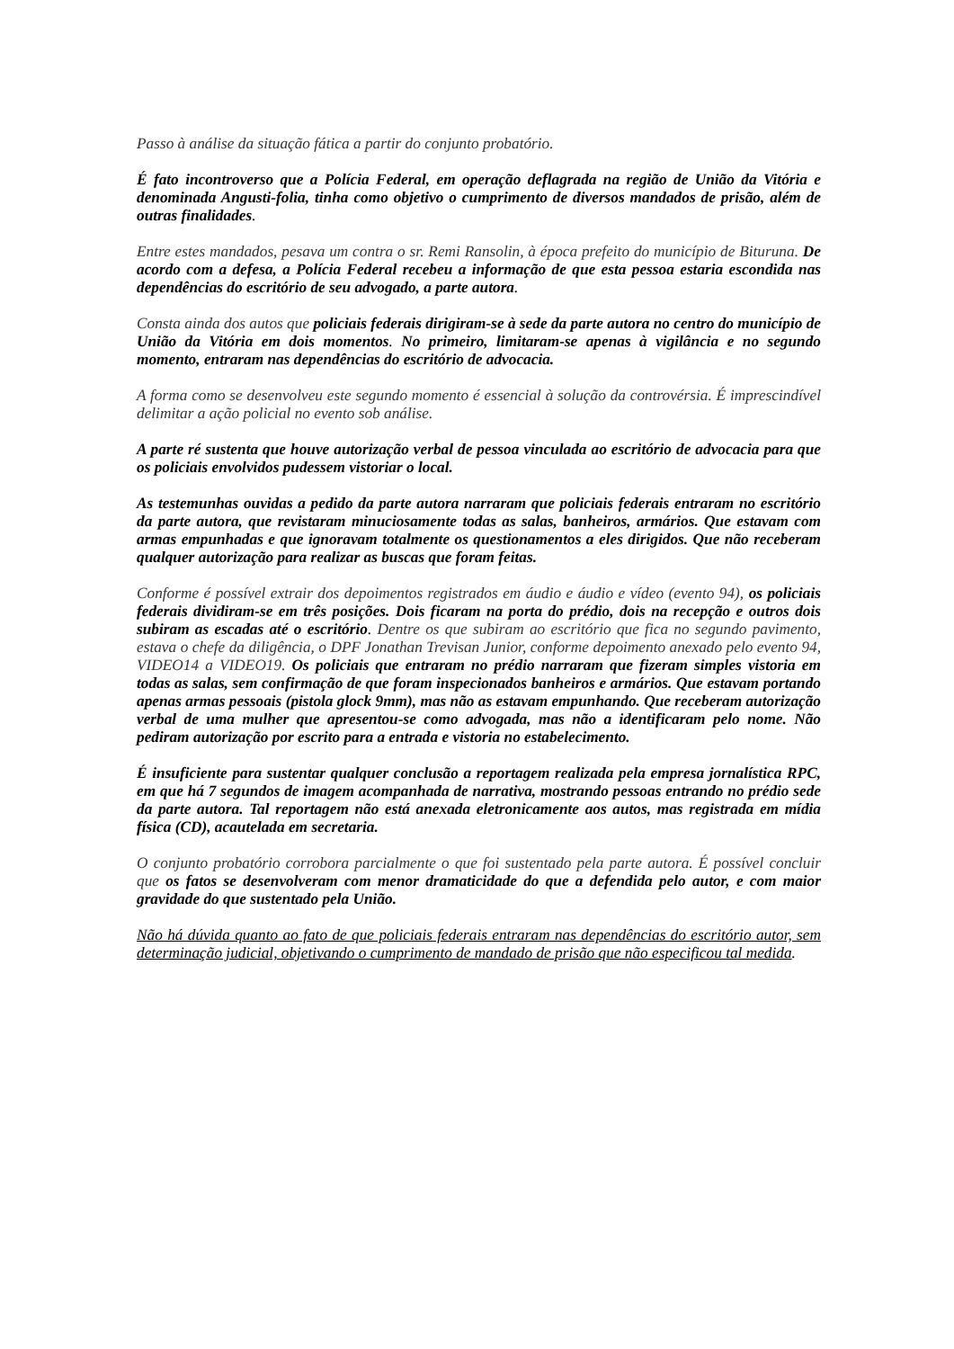Passo à análise da situação fática a partir do conjunto probatório.
É fato incontroverso que a Polícia Federal, em operação deflagrada na região de União da Vitória e denominada Angusti-folia, tinha como objetivo o cumprimento de diversos mandados de prisão, além de outras finalidades.
Entre estes mandados, pesava um contra o sr. Remi Ransolin, à época prefeito do município de Bituruna. De acordo com a defesa, a Polícia Federal recebeu a informação de que esta pessoa estaria escondida nas dependências do escritório de seu advogado, a parte autora.
Consta ainda dos autos que policiais federais dirigiram-se à sede da parte autora no centro do município de União da Vitória em dois momentos. No primeiro, limitaram-se apenas à vigilância e no segundo momento, entraram nas dependências do escritório de advocacia.
A forma como se desenvolveu este segundo momento é essencial à solução da controvérsia. É imprescindível delimitar a ação policial no evento sob análise.
A parte ré sustenta que houve autorização verbal de pessoa vinculada ao escritório de advocacia para que os policiais envolvidos pudessem vistoriar o local.
As testemunhas ouvidas a pedido da parte autora narraram que policiais federais entraram no escritório da parte autora, que revistaram minuciosamente todas as salas, banheiros, armários. Que estavam com armas empunhadas e que ignoravam totalmente os questionamentos a eles dirigidos. Que não receberam qualquer autorização para realizar as buscas que foram feitas.
Conforme é possível extrair dos depoimentos registrados em áudio e áudio e vídeo (evento 94), os policiais federais dividiram-se em três posições. Dois ficaram na porta do prédio, dois na recepção e outros dois subiram as escadas até o escritório. Dentre os que subiram ao escritório que fica no segundo pavimento, estava o chefe da diligência, o DPF Jonathan Trevisan Junior, conforme depoimento anexado pelo evento 94, VIDEO14 a VIDEO19. Os policiais que entraram no prédio narraram que fizeram simples vistoria em todas as salas, sem confirmação de que foram inspecionados banheiros e armários. Que estavam portando apenas armas pessoais (pistola glock 9mm), mas não as estavam empunhando. Que receberam autorização verbal de uma mulher que apresentou-se como advogada, mas não a identificaram pelo nome. Não pediram autorização por escrito para a entrada e vistoria no estabelecimento.
É insuficiente para sustentar qualquer conclusão a reportagem realizada pela empresa jornalística RPC, em que há 7 segundos de imagem acompanhada de narrativa, mostrando pessoas entrando no prédio sede da parte autora. Tal reportagem não está anexada eletronicamente aos autos, mas registrada em mídia física (CD), acautelada em secretaria.
O conjunto probatório corrobora parcialmente o que foi sustentado pela parte autora. É possível concluir que os fatos se desenvolveram com menor dramaticidade do que a defendida pelo autor, e com maior gravidade do que sustentado pela União.
Não há dúvida quanto ao fato de que policiais federais entraram nas dependências do escritório autor, sem determinação judicial, objetivando o cumprimento de mandado de prisão que não especificou tal medida.